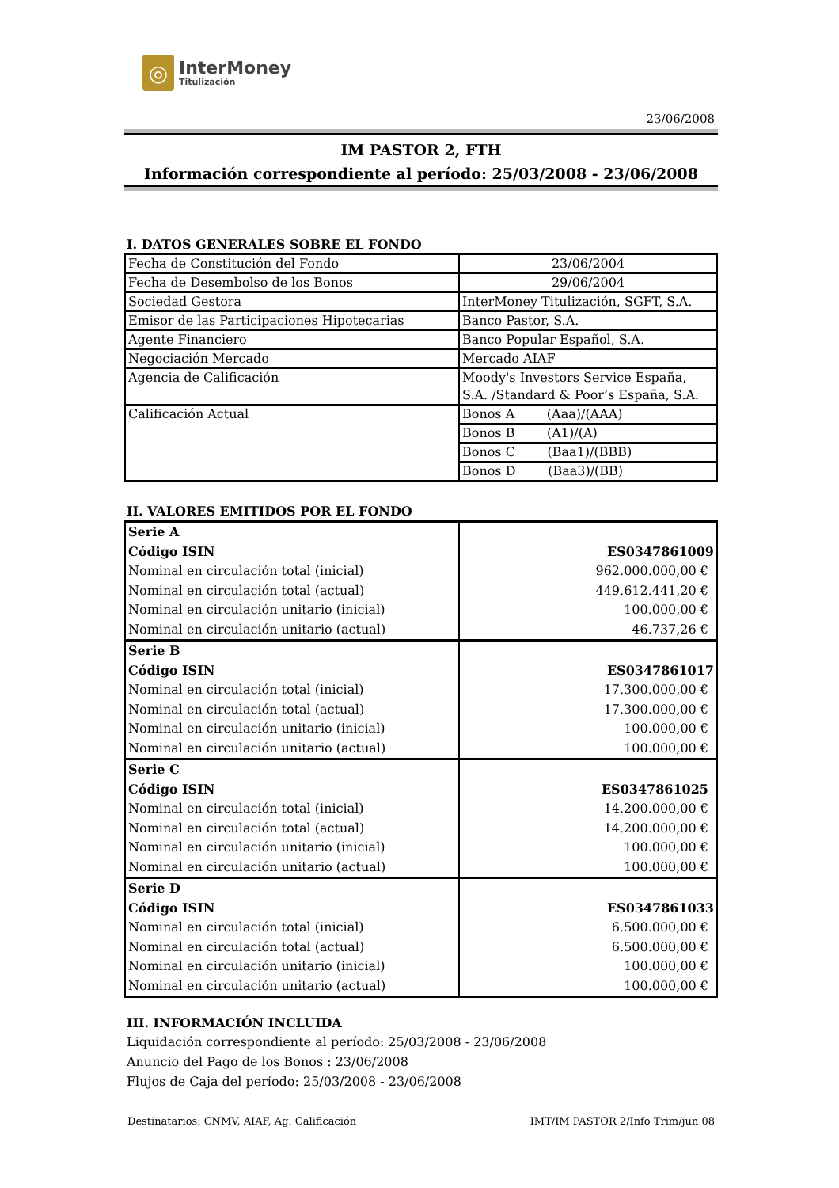◎
InterMoney
Titulización
23/06/2008
IM PASTOR 2, FTH
Información correspondiente al período: 25/03/2008 - 23/06/2008
I. DATOS GENERALES SOBRE EL FONDO
| Fecha de Constitución del Fondo | 23/06/2004 |
| Fecha de Desembolso de los Bonos | 29/06/2004 |
| Sociedad Gestora | InterMoney Titulización, SGFT, S.A. |
| Emisor de las Participaciones Hipotecarias | Banco Pastor, S.A. |
| Agente Financiero | Banco Popular Español, S.A. |
| Negociación Mercado | Mercado AIAF |
| Agencia de Calificación | Moody's Investors Service España, S.A. /Standard & Poor’s España, S.A. |
| Calificación Actual | Bonos A (Aaa)/(AAA) |
| | Bonos B (A1)/(A) |
| | Bonos C (Baa1)/(BBB) |
| | Bonos D (Baa3)/(BB) |
II. VALORES EMITIDOS POR EL FONDO
| Serie A | |
| Código ISIN | ES0347861009 |
| Nominal en circulación total (inicial) | 962.000.000,00 € |
| Nominal en circulación total (actual) | 449.612.441,20 € |
| Nominal en circulación unitario (inicial) | 100.000,00 € |
| Nominal en circulación unitario (actual) | 46.737,26 € |
| Serie B | |
| Código ISIN | ES0347861017 |
| Nominal en circulación total (inicial) | 17.300.000,00 € |
| Nominal en circulación total (actual) | 17.300.000,00 € |
| Nominal en circulación unitario (inicial) | 100.000,00 € |
| Nominal en circulación unitario (actual) | 100.000,00 € |
| Serie C | |
| Código ISIN | ES0347861025 |
| Nominal en circulación total (inicial) | 14.200.000,00 € |
| Nominal en circulación total (actual) | 14.200.000,00 € |
| Nominal en circulación unitario (inicial) | 100.000,00 € |
| Nominal en circulación unitario (actual) | 100.000,00 € |
| Serie D | |
| Código ISIN | ES0347861033 |
| Nominal en circulación total (inicial) | 6.500.000,00 € |
| Nominal en circulación total (actual) | 6.500.000,00 € |
| Nominal en circulación unitario (inicial) | 100.000,00 € |
| Nominal en circulación unitario (actual) | 100.000,00 € |
III. INFORMACIÓN INCLUIDA
Liquidación correspondiente al período: 25/03/2008 - 23/06/2008
Anuncio del Pago de los Bonos : 23/06/2008
Flujos de Caja del período: 25/03/2008 - 23/06/2008
Destinatarios: CNMV, AIAF, Ag. Calificación IMT/IM PASTOR 2/Info Trim/jun 08